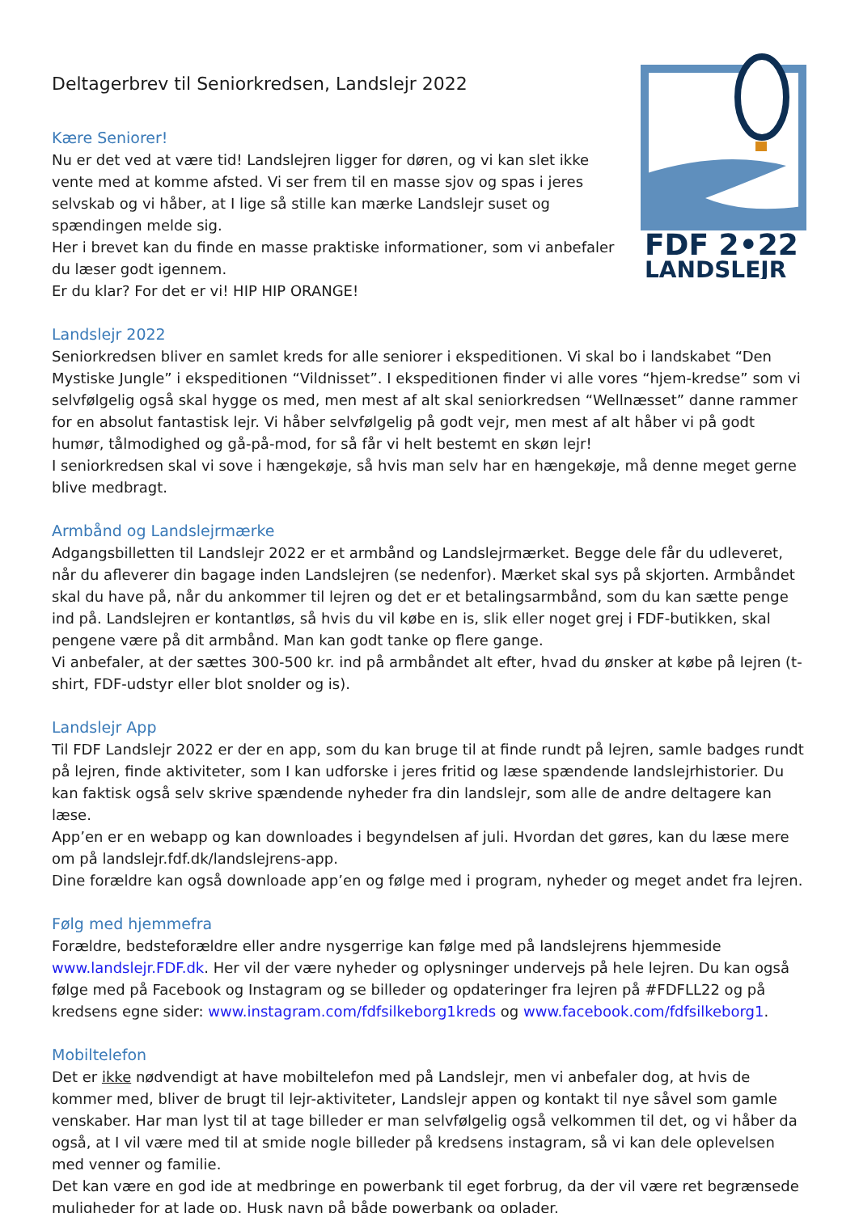FDF 2•22
LANDSLEJR
Deltagerbrev til Seniorkredsen, Landslejr 2022
Kære Seniorer!
Nu er det ved at være tid! Landslejren ligger for døren, og vi kan slet ikke vente med at komme afsted. Vi ser frem til en masse sjov og spas i jeres selvskab og vi håber, at I lige så stille kan mærke Landslejr suset og spændingen melde sig.
Her i brevet kan du finde en masse praktiske informationer, som vi anbefaler du læser godt igennem.
Er du klar? For det er vi! HIP HIP ORANGE!
Landslejr 2022
Seniorkredsen bliver en samlet kreds for alle seniorer i ekspeditionen. Vi skal bo i landskabet “Den Mystiske Jungle” i ekspeditionen “Vildnisset”. I ekspeditionen finder vi alle vores “hjem-kredse” som vi selvfølgelig også skal hygge os med, men mest af alt skal seniorkredsen “Wellnæsset” danne rammer for en absolut fantastisk lejr. Vi håber selvfølgelig på godt vejr, men mest af alt håber vi på godt humør, tålmodighed og gå-på-mod, for så får vi helt bestemt en skøn lejr!
I seniorkredsen skal vi sove i hængekøje, så hvis man selv har en hængekøje, må denne meget gerne blive medbragt.
Armbånd og Landslejrmærke
Adgangsbilletten til Landslejr 2022 er et armbånd og Landslejrmærket. Begge dele får du udleveret, når du afleverer din bagage inden Landslejren (se nedenfor). Mærket skal sys på skjorten. Armbåndet skal du have på, når du ankommer til lejren og det er et betalingsarmbånd, som du kan sætte penge ind på. Landslejren er kontantløs, så hvis du vil købe en is, slik eller noget grej i FDF-butikken, skal pengene være på dit armbånd. Man kan godt tanke op flere gange.
Vi anbefaler, at der sættes 300-500 kr. ind på armbåndet alt efter, hvad du ønsker at købe på lejren (t-shirt, FDF-udstyr eller blot snolder og is).
Landslejr App
Til FDF Landslejr 2022 er der en app, som du kan bruge til at finde rundt på lejren, samle badges rundt på lejren, finde aktiviteter, som I kan udforske i jeres fritid og læse spændende landslejrhistorier. Du kan faktisk også selv skrive spændende nyheder fra din landslejr, som alle de andre deltagere kan læse.
App’en er en webapp og kan downloades i begyndelsen af juli. Hvordan det gøres, kan du læse mere om på landslejr.fdf.dk/landslejrens-app.
Dine forældre kan også downloade app’en og følge med i program, nyheder og meget andet fra lejren.
Følg med hjemmefra
Forældre, bedsteforældre eller andre nysgerrige kan følge med på landslejrens hjemmeside www.landslejr.FDF.dk. Her vil der være nyheder og oplysninger undervejs på hele lejren. Du kan også følge med på Facebook og Instagram og se billeder og opdateringer fra lejren på #FDFLL22 og på kredsens egne sider: www.instagram.com/fdfsilkeborg1kreds og www.facebook.com/fdfsilkeborg1.
Mobiltelefon
Det er ikke nødvendigt at have mobiltelefon med på Landslejr, men vi anbefaler dog, at hvis de kommer med, bliver de brugt til lejr-aktiviteter, Landslejr appen og kontakt til nye såvel som gamle venskaber. Har man lyst til at tage billeder er man selvfølgelig også velkommen til det, og vi håber da også, at I vil være med til at smide nogle billeder på kredsens instagram, så vi kan dele oplevelsen med venner og familie.
Det kan være en god ide at medbringe en powerbank til eget forbrug, da der vil være ret begrænsede muligheder for at lade op. Husk navn på både powerbank og oplader.